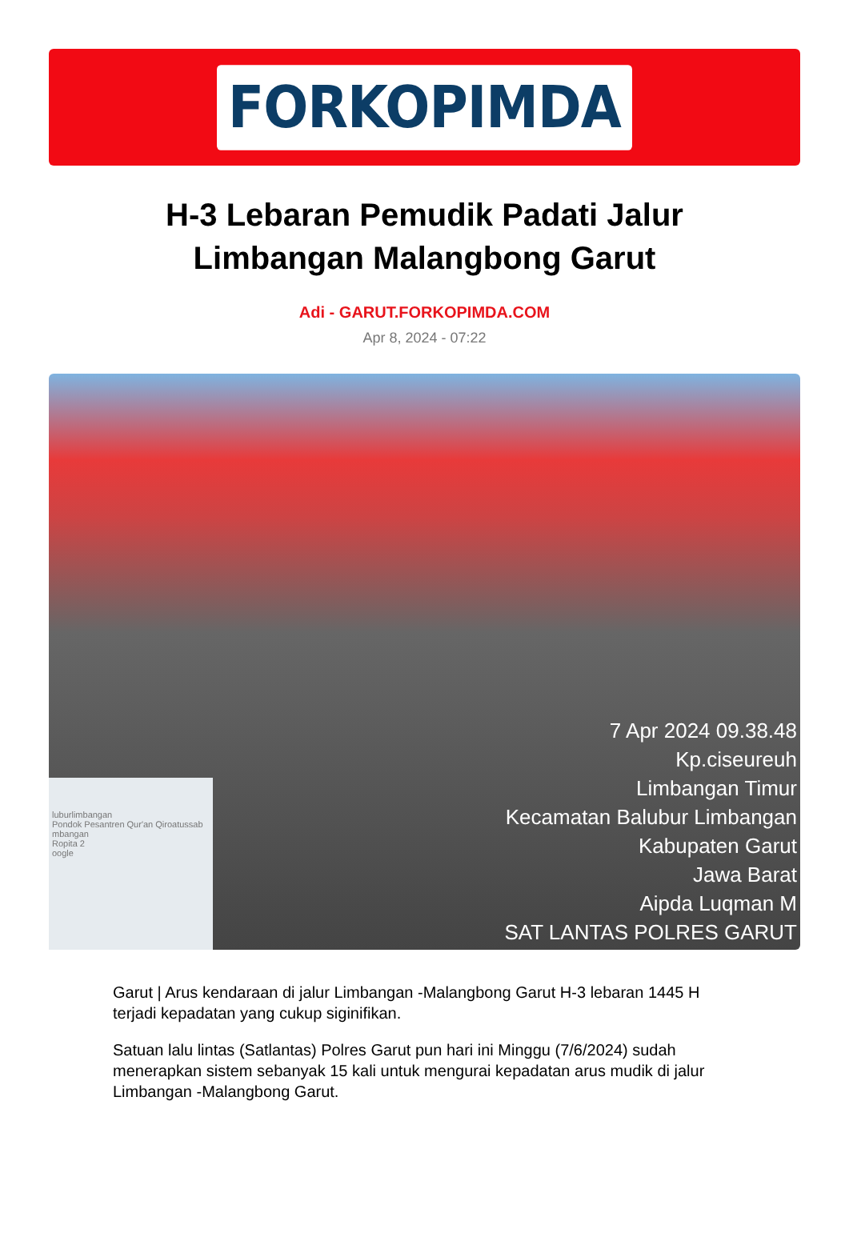FORKOPIMDA
H-3 Lebaran Pemudik Padati Jalur Limbangan Malangbong Garut
Adi - GARUT.FORKOPIMDA.COM
Apr 8, 2024 - 07:22
luburlimbangan
Pondok Pesantren Qur'an Qiroatussab
mbangan
Ropita 2
oogle
7 Apr 2024 09.38.48
Kp.ciseureuh
Limbangan Timur
Kecamatan Balubur Limbangan
Kabupaten Garut
Jawa Barat
Aipda Luqman M
SAT LANTAS POLRES GARUT
Garut | Arus kendaraan di jalur Limbangan -Malangbong Garut H-3 lebaran 1445 H terjadi kepadatan yang cukup siginifikan.
Satuan lalu lintas (Satlantas) Polres Garut pun hari ini Minggu (7/6/2024) sudah menerapkan sistem sebanyak 15 kali untuk mengurai kepadatan arus mudik di jalur Limbangan -Malangbong Garut.